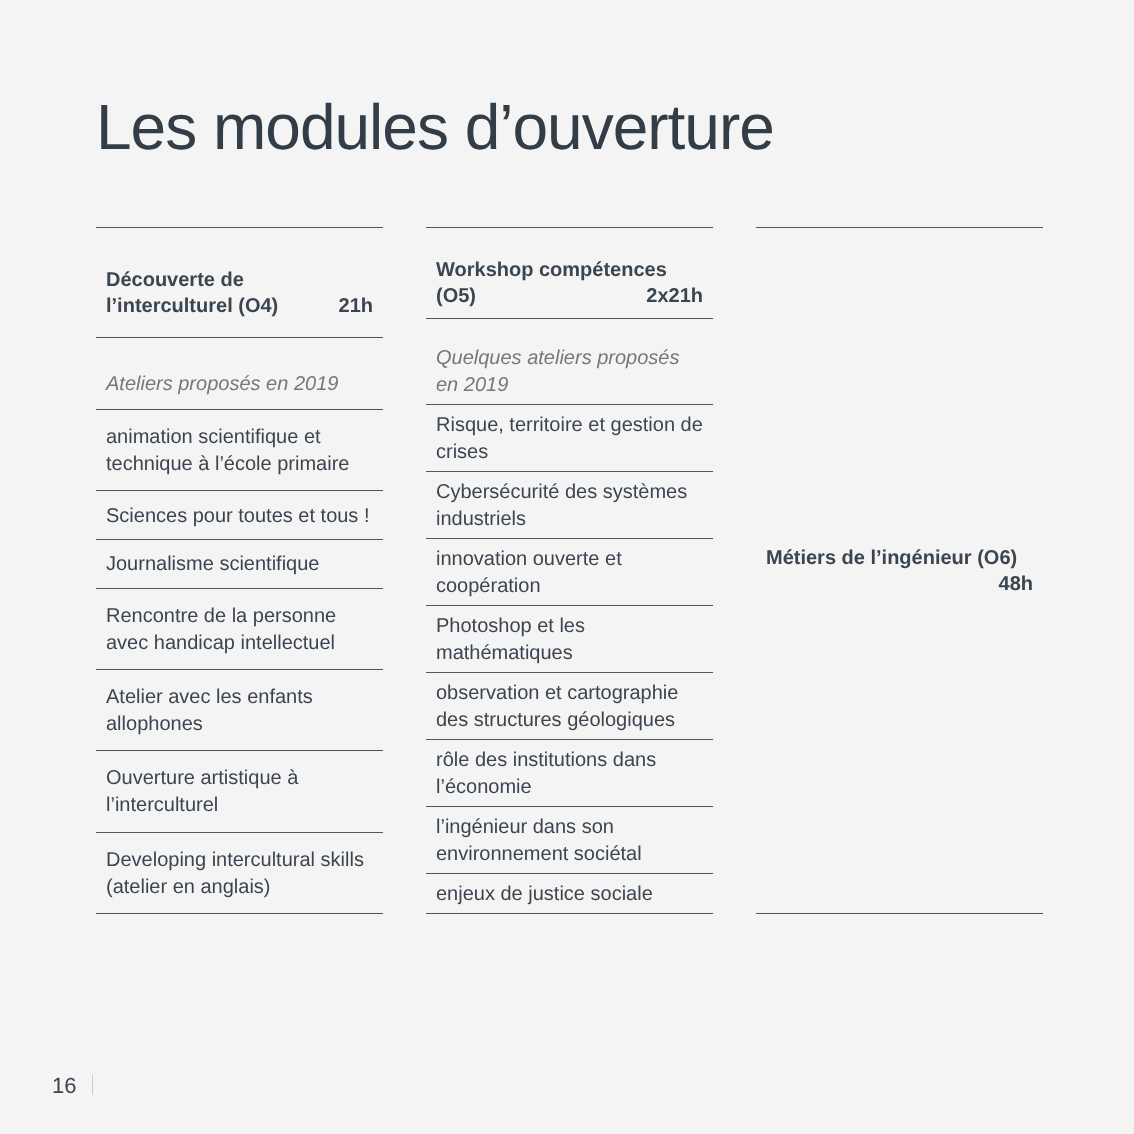Les modules d’ouverture
| Découverte de l’interculturel (O4) 21h |
| --- |
| Ateliers proposés en 2019 |
| animation scientifique et technique à l’école primaire |
| Sciences pour toutes et tous ! |
| Journalisme scientifique |
| Rencontre de la personne avec handicap intellectuel |
| Atelier avec les enfants allophones |
| Ouverture artistique à l’interculturel |
| Developing intercultural skills (atelier en anglais) |
| Workshop compétences (O5) 2x21h |
| --- |
| Quelques ateliers proposés en 2019 |
| Risque, territoire et gestion de crises |
| Cybersécurité des systèmes industriels |
| innovation ouverte et coopération |
| Photoshop et les mathématiques |
| observation et cartographie des structures géologiques |
| rôle des institutions dans l’économie |
| l’ingénieur dans son environnement sociétal |
| enjeux de justice sociale |
| Métiers de l’ingénieur (O6) 48h |
| --- |
16